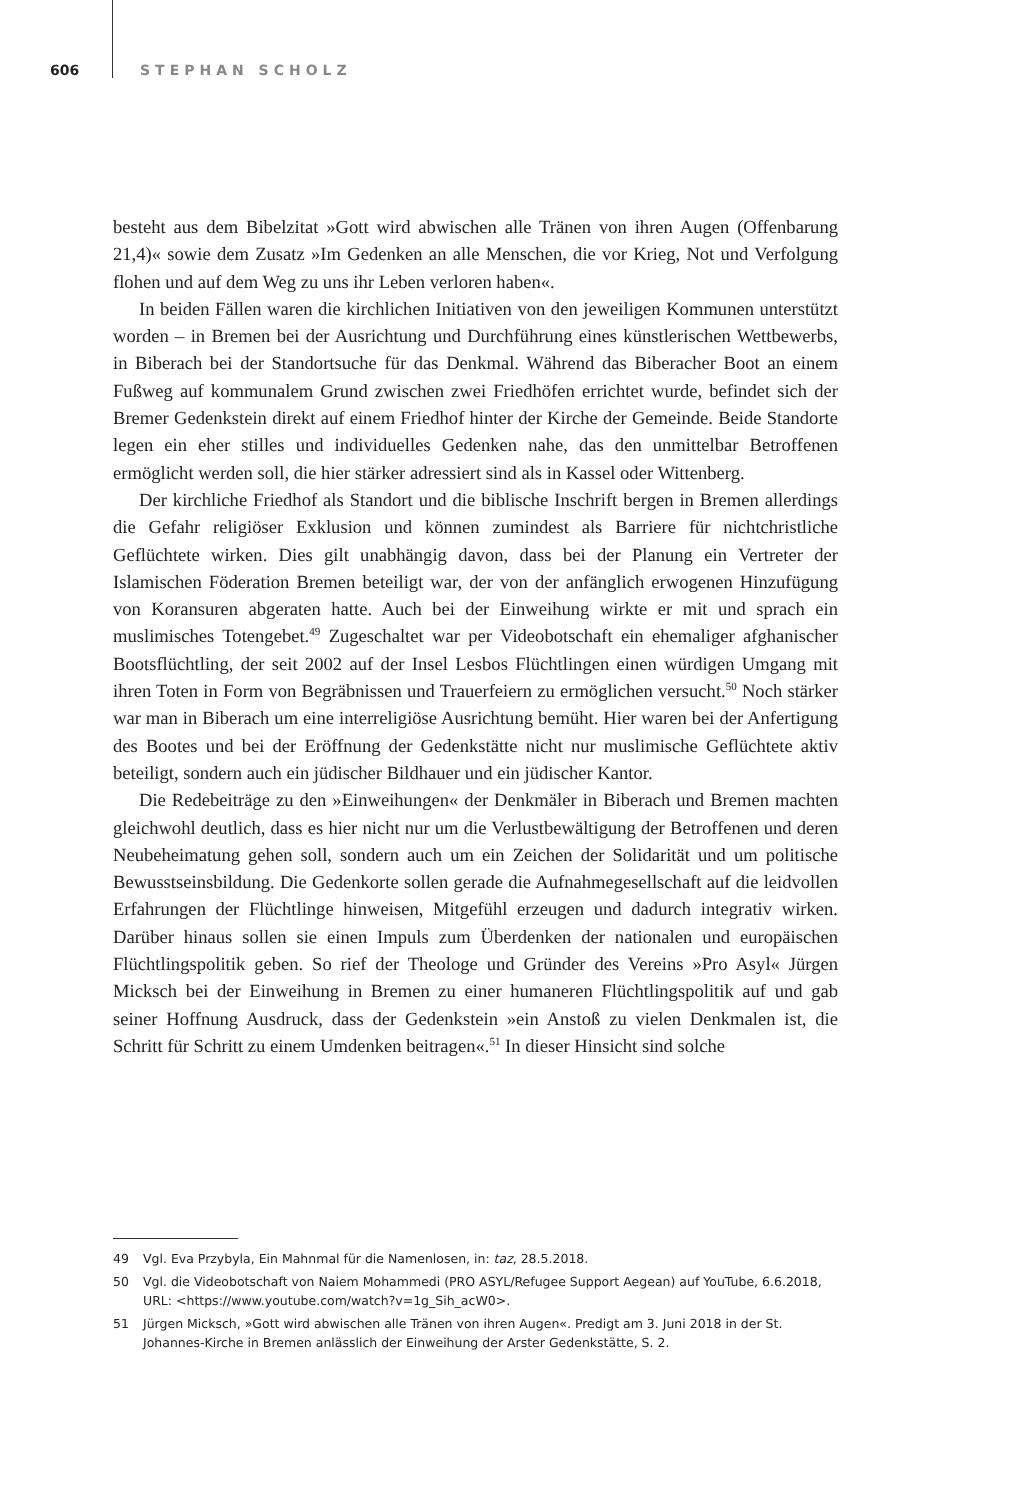606 STEPHAN SCHOLZ
besteht aus dem Bibelzitat »Gott wird abwischen alle Tränen von ihren Augen (Offenbarung 21,4)« sowie dem Zusatz »Im Gedenken an alle Menschen, die vor Krieg, Not und Verfolgung flohen und auf dem Weg zu uns ihr Leben verloren haben«.
In beiden Fällen waren die kirchlichen Initiativen von den jeweiligen Kommunen unterstützt worden – in Bremen bei der Ausrichtung und Durchführung eines künstlerischen Wettbewerbs, in Biberach bei der Standortsuche für das Denkmal. Während das Biberacher Boot an einem Fußweg auf kommunalem Grund zwischen zwei Friedhöfen errichtet wurde, befindet sich der Bremer Gedenkstein direkt auf einem Friedhof hinter der Kirche der Gemeinde. Beide Standorte legen ein eher stilles und individuelles Gedenken nahe, das den unmittelbar Betroffenen ermöglicht werden soll, die hier stärker adressiert sind als in Kassel oder Wittenberg.
Der kirchliche Friedhof als Standort und die biblische Inschrift bergen in Bremen allerdings die Gefahr religiöser Exklusion und können zumindest als Barriere für nichtchristliche Geflüchtete wirken. Dies gilt unabhängig davon, dass bei der Planung ein Vertreter der Islamischen Föderation Bremen beteiligt war, der von der anfänglich erwogenen Hinzufügung von Koransuren abgeraten hatte. Auch bei der Einweihung wirkte er mit und sprach ein muslimisches Totengebet.<sup>49</sup> Zugeschaltet war per Videobotschaft ein ehemaliger afghanischer Bootsflüchtling, der seit 2002 auf der Insel Lesbos Flüchtlingen einen würdigen Umgang mit ihren Toten in Form von Begräbnissen und Trauerfeiern zu ermöglichen versucht.<sup>50</sup> Noch stärker war man in Biberach um eine interreligiöse Ausrichtung bemüht. Hier waren bei der Anfertigung des Bootes und bei der Eröffnung der Gedenkstätte nicht nur muslimische Geflüchtete aktiv beteiligt, sondern auch ein jüdischer Bildhauer und ein jüdischer Kantor.
Die Redebeiträge zu den »Einweihungen« der Denkmäler in Biberach und Bremen machten gleichwohl deutlich, dass es hier nicht nur um die Verlustbewältigung der Betroffenen und deren Neubeheimatung gehen soll, sondern auch um ein Zeichen der Solidarität und um politische Bewusstseinsbildung. Die Gedenkorte sollen gerade die Aufnahmegesellschaft auf die leidvollen Erfahrungen der Flüchtlinge hinweisen, Mitgefühl erzeugen und dadurch integrativ wirken. Darüber hinaus sollen sie einen Impuls zum Überdenken der nationalen und europäischen Flüchtlingspolitik geben. So rief der Theologe und Gründer des Vereins »Pro Asyl« Jürgen Micksch bei der Einweihung in Bremen zu einer humaneren Flüchtlingspolitik auf und gab seiner Hoffnung Ausdruck, dass der Gedenkstein »ein Anstoß zu vielen Denkmalen ist, die Schritt für Schritt zu einem Umdenken beitragen«.<sup>51</sup> In dieser Hinsicht sind solche
49 Vgl. Eva Przybyla, Ein Mahnmal für die Namenlosen, in: taz, 28.5.2018.
50 Vgl. die Videobotschaft von Naiem Mohammedi (PRO ASYL/Refugee Support Aegean) auf YouTube, 6.6.2018, URL: <https://www.youtube.com/watch?v=1g_Sih_acW0>.
51 Jürgen Micksch, »Gott wird abwischen alle Tränen von ihren Augen«. Predigt am 3. Juni 2018 in der St. Johannes-Kirche in Bremen anlässlich der Einweihung der Arster Gedenkstätte, S. 2.